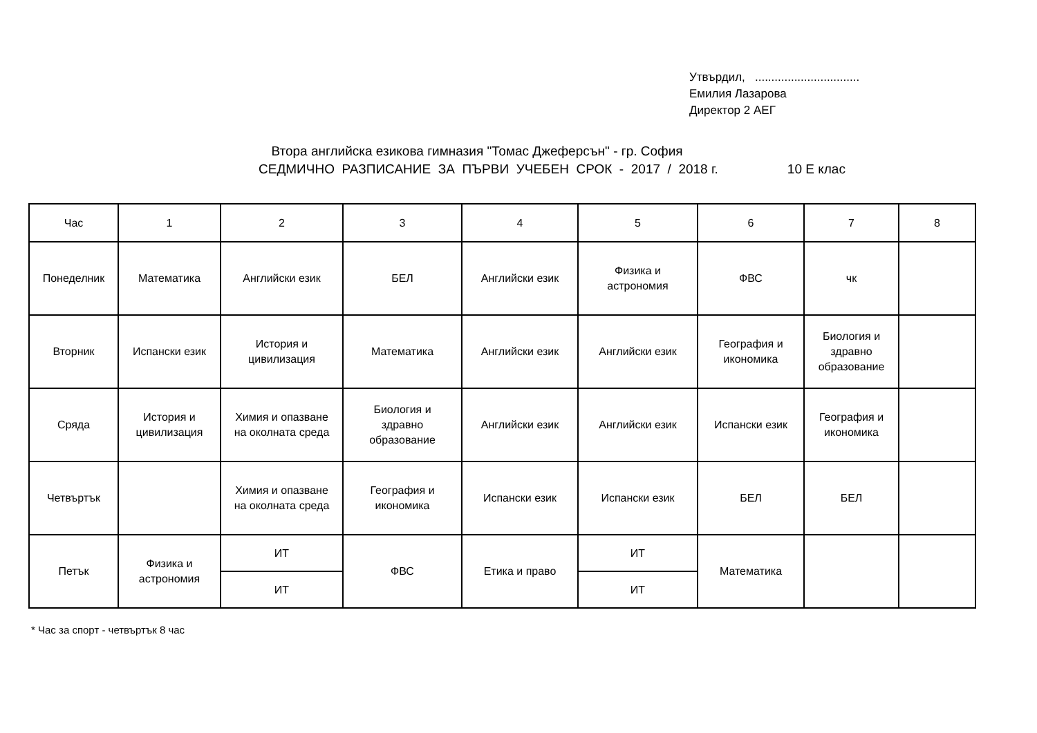Утвърдил, ................................
Емилия Лазарова
Директор 2 АЕГ
Втора английска езикова гимназия "Томас Джеферсън" - гр. София
СЕДМИЧНО РАЗПИСАНИЕ ЗА ПЪРВИ УЧЕБЕН СРОК - 2017 / 2018 г. 10 Е клас
| Час | 1 | 2 | 3 | 4 | 5 | 6 | 7 | 8 |
| Понеделник | Математика | Английски език | БЕЛ | Английски език | Физика и астрономия | ФВС | чк | |
| Вторник | Испански език | История и цивилизация | Математика | Английски език | Английски език | География и икономика | Биология и здравно образование | |
| Сряда | История и цивилизация | Химия и опазване на околната среда | Биология и здравно образование | Английски език | Английски език | Испански език | География и икономика | |
| Четвъртък | | Химия и опазване на околната среда | География и икономика | Испански език | Испански език | БЕЛ | БЕЛ | |
| Петък | Физика и астрономия | ИТ | ФВС | Етика и право | ИТ | Математика | | |
| | | ИТ | | | ИТ | | | |
* Час за спорт - четвъртък 8 час